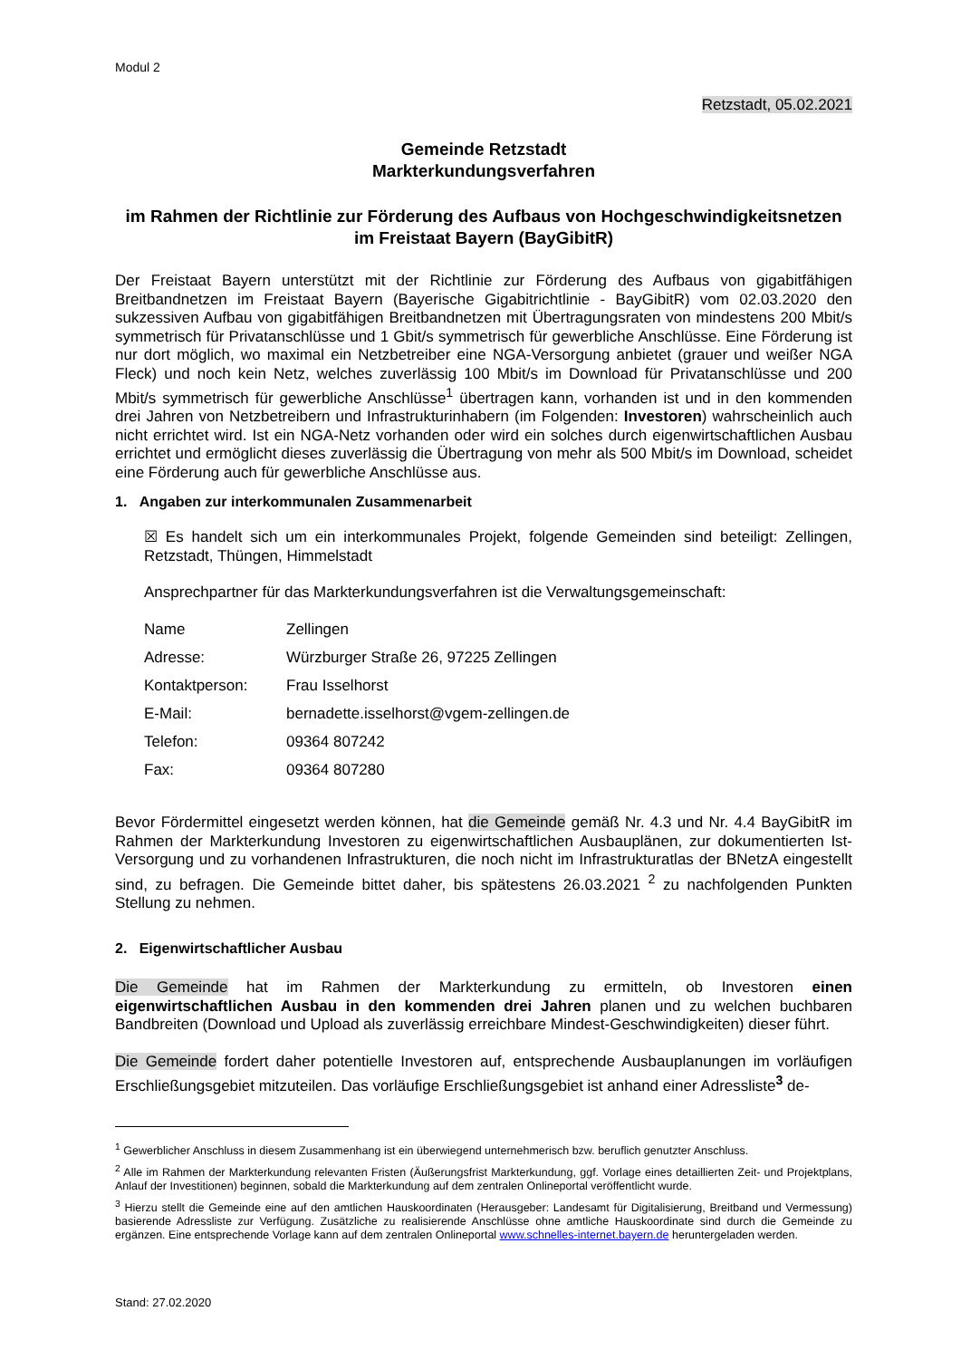Modul 2
Retzstadt, 05.02.2021
Gemeinde Retzstadt
Markterkundungsverfahren
im Rahmen der Richtlinie zur Förderung des Aufbaus von Hochgeschwindigkeitsnetzen im Freistaat Bayern (BayGibitR)
Der Freistaat Bayern unterstützt mit der Richtlinie zur Förderung des Aufbaus von gigabitfähigen Breitbandnetzen im Freistaat Bayern (Bayerische Gigabitrichtlinie - BayGibitR) vom 02.03.2020 den sukzessiven Aufbau von gigabitfähigen Breitbandnetzen mit Übertragungsraten von mindestens 200 Mbit/s symmetrisch für Privatanschlüsse und 1 Gbit/s symmetrisch für gewerbliche Anschlüsse. Eine Förderung ist nur dort möglich, wo maximal ein Netzbetreiber eine NGA-Versorgung anbietet (grauer und weißer NGA Fleck) und noch kein Netz, welches zuverlässig 100 Mbit/s im Download für Privatanschlüsse und 200 Mbit/s symmetrisch für gewerbliche Anschlüsse<sup>1</sup> übertragen kann, vorhanden ist und in den kommenden drei Jahren von Netzbetreibern und Infrastrukturinhabern (im Folgenden: Investoren) wahrscheinlich auch nicht errichtet wird. Ist ein NGA-Netz vorhanden oder wird ein solches durch eigenwirtschaftlichen Ausbau errichtet und ermöglicht dieses zuverlässig die Übertragung von mehr als 500 Mbit/s im Download, scheidet eine Förderung auch für gewerbliche Anschlüsse aus.
1. Angaben zur interkommunalen Zusammenarbeit
☒ Es handelt sich um ein interkommunales Projekt, folgende Gemeinden sind beteiligt: Zellingen, Retzstadt, Thüngen, Himmelstadt
Ansprechpartner für das Markterkundungsverfahren ist die Verwaltungsgemeinschaft:
| Name | Zellingen |
| Adresse: | Würzburger Straße 26, 97225 Zellingen |
| Kontaktperson: | Frau Isselhorst |
| E-Mail: | bernadette.isselhorst@vgem-zellingen.de |
| Telefon: | 09364 807242 |
| Fax: | 09364 807280 |
Bevor Fördermittel eingesetzt werden können, hat die Gemeinde gemäß Nr. 4.3 und Nr. 4.4 BayGibitR im Rahmen der Markterkundung Investoren zu eigenwirtschaftlichen Ausbauplänen, zur dokumentierten Ist-Versorgung und zu vorhandenen Infrastrukturen, die noch nicht im Infrastrukturatlas der BNetzA eingestellt sind, zu befragen. Die Gemeinde bittet daher, bis spätestens 26.03.2021 <sup>2</sup> zu nachfolgenden Punkten Stellung zu nehmen.
2. Eigenwirtschaftlicher Ausbau
Die Gemeinde hat im Rahmen der Markterkundung zu ermitteln, ob Investoren einen eigenwirtschaftlichen Ausbau in den kommenden drei Jahren planen und zu welchen buchbaren Bandbreiten (Download und Upload als zuverlässig erreichbare Mindest-Geschwindigkeiten) dieser führt.
Die Gemeinde fordert daher potentielle Investoren auf, entsprechende Ausbauplanungen im vorläufigen Erschließungsgebiet mitzuteilen. Das vorläufige Erschließungsgebiet ist anhand einer Adressliste<sup>3</sup> de-
<sup>1</sup> Gewerblicher Anschluss in diesem Zusammenhang ist ein überwiegend unternehmerisch bzw. beruflich genutzter Anschluss.
<sup>2</sup> Alle im Rahmen der Markterkundung relevanten Fristen (Äußerungsfrist Markterkundung, ggf. Vorlage eines detaillierten Zeit- und Projektplans, Anlauf der Investitionen) beginnen, sobald die Markterkundung auf dem zentralen Onlineportal veröffentlicht wurde.
<sup>3</sup> Hierzu stellt die Gemeinde eine auf den amtlichen Hauskoordinaten (Herausgeber: Landesamt für Digitalisierung, Breitband und Vermessung) basierende Adressliste zur Verfügung. Zusätzliche zu realisierende Anschlüsse ohne amtliche Hauskoordinate sind durch die Gemeinde zu ergänzen. Eine entsprechende Vorlage kann auf dem zentralen Onlineportal www.schnelles-internet.bayern.de heruntergeladen werden.
Stand: 27.02.2020